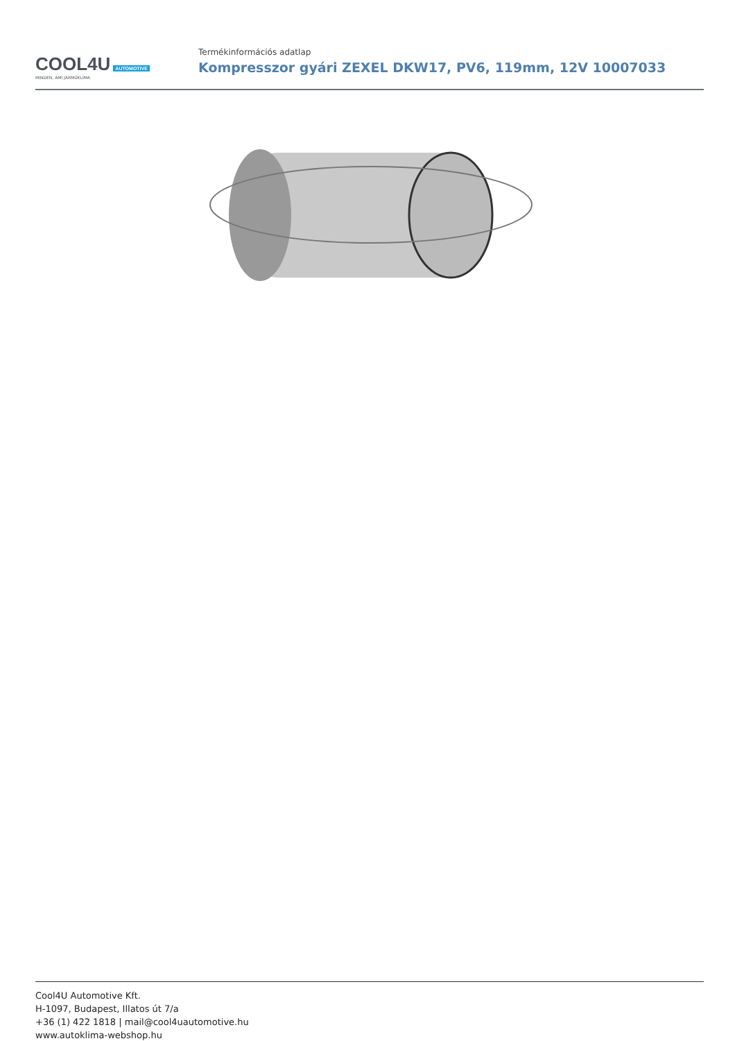COOL4U AUTOMOTIVE
MINDEN, AMI JÁRMŰKLÍMA
Termékinformációs adatlap
Kompresszor gyári ZEXEL DKW17, PV6, 119mm, 12V 10007033
Cool4U Automotive Kft.
H-1097, Budapest, Illatos út 7/a
+36 (1) 422 1818 | mail@cool4uautomotive.hu
www.autoklima-webshop.hu